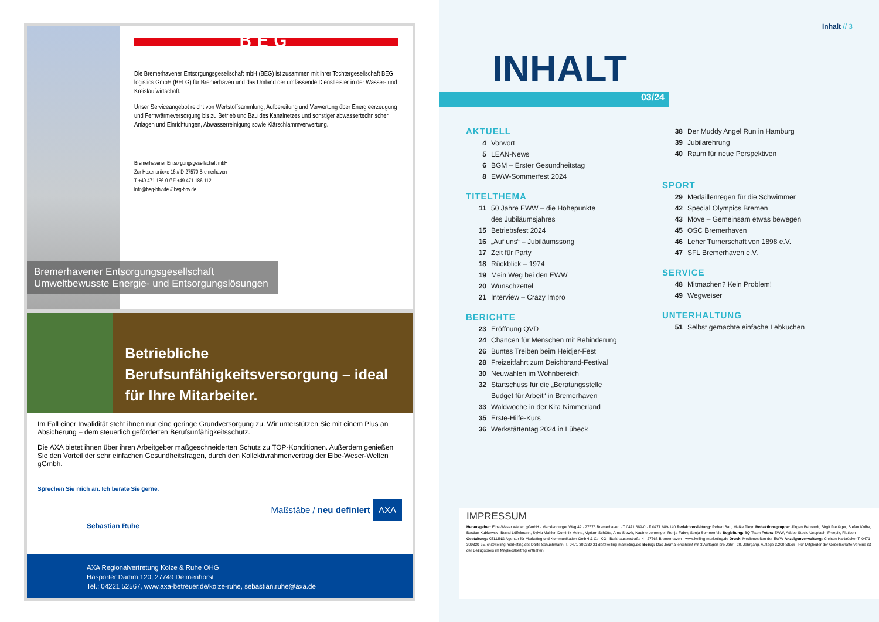Bremerhavener Entsorgungsgesellschaft
Umweltbewusste Energie- und Entsorgungslösungen
BEG
Die Bremerhavener Entsorgungsgesellschaft mbH (BEG) ist zusammen mit ihrer Tochtergesellschaft BEG logistics GmbH (BELG) für Bremerhaven und das Umland der umfassende Dienstleister in der Wasser- und Kreislaufwirtschaft.
Unser Serviceangebot reicht von Wertstoffsammlung, Aufbereitung und Verwertung über Energieerzeugung und Fernwärmeversorgung bis zu Betrieb und Bau des Kanalnetzes und sonstiger abwassertechnischer Anlagen und Einrichtungen, Abwasserreinigung sowie Klärschlammverwertung.
Bremerhavener Entsorgungsgesellschaft mbH
Zur Hexenbrücke 16 // D-27570 Bremerhaven
T +49 471 186-0 // F +49 471 186-112
info@beg-bhv.de // beg-bhv.de
Betriebliche Berufsunfähigkeitsversorgung – ideal für Ihre Mitarbeiter.
Im Fall einer Invalidität steht ihnen nur eine geringe Grundversorgung zu. Wir unterstützen Sie mit einem Plus an Absicherung – dem steuerlich geförderten Berufsunfähigkeitsschutz.
Die AXA bietet ihnen über ihren Arbeitgeber maßgeschneiderten Schutz zu TOP-Konditionen. Außerdem genießen Sie den Vorteil der sehr einfachen Gesundheitsfragen, durch den Kollektivrahmenvertrag der Elbe-Weser-Welten gGmbh.
Sprechen Sie mich an. Ich berate Sie gerne.
Maßstäbe / neu definiert AXA
Sebastian Ruhe
AXA Regionalvertretung Kolze & Ruhe OHG
Hasporter Damm 120, 27749 Delmenhorst
Tel.: 04221 52567, www.axa-betreuer.de/kolze-ruhe, sebastian.ruhe@axa.de
Inhalt // 3
INHALT
03/24
AKTUELL
4 Vorwort
5 LEAN-News
6 BGM – Erster Gesundheitstag
8 EWW-Sommerfest 2024
TITELTHEMA
11 50 Jahre EWW – die Höhepunkte
des Jubiläumsjahres
15 Betriebsfest 2024
16 „Auf uns“ – Jubiläumssong
17 Zeit für Party
18 Rückblick – 1974
19 Mein Weg bei den EWW
20 Wunschzettel
21 Interview – Crazy Impro
BERICHTE
23 Eröffnung QVD
24 Chancen für Menschen mit Behinderung
26 Buntes Treiben beim Heidjer-Fest
28 Freizeitfahrt zum Deichbrand-Festival
30 Neuwahlen im Wohnbereich
32 Startschuss für die „Beratungsstelle
Budget für Arbeit“ in Bremerhaven
33 Waldwoche in der Kita Nimmerland
35 Erste-Hilfe-Kurs
36 Werkstättentag 2024 in Lübeck
38 Der Muddy Angel Run in Hamburg
39 Jubilarehrung
40 Raum für neue Perspektiven
SPORT
29 Medaillenregen für die Schwimmer
42 Special Olympics Bremen
43 Move – Gemeinsam etwas bewegen
45 OSC Bremerhaven
46 Leher Turnerschaft von 1898 e.V.
47 SFL Bremerhaven e.V.
SERVICE
48 Mitmachen? Kein Problem!
49 Wegweiser
UNTERHALTUNG
51 Selbst gemachte einfache Lebkuchen
IMPRESSUM
Herausgeber: Elbe-Weser Welten gGmbH · Mecklenburger Weg 42 · 27578 Bremerhaven · T 0471 689-0 · F 0471 689-140 Redaktionsleitung: Robert Bau, Maike Pleyn Redaktionsgruppe: Jürgen Behrendt, Birgit Freitäger, Stefan Kolbe, Bastian Kubkowski, Bernd Löffelmann, Sylvia Mahler, Dominik Meine, Myriam Schütte, Arno Slowik, Nadine Lohrengel, Ronja Fabry, Sonja Sommerfeld Begleitung: BQ-Team Fotos: EWW, Adobe Stock, Unsplash, Freepik, Flaticon Gestaltung: KELLING Agentur für Marketing und Kommunikation GmbH & Co. KG · Barkhausenstraße 4 · 27568 Bremerhaven · www.kelling-marketing.de Druck: Medienwelten der EWW Anzeigenverwaltung: Christin Harbrücker T. 0471 309330-25, ch@kelling-marketing.de; Dörte Schuchmann, T. 0471 309330-21 ds@kelling-marketing.de; Bezug: Das Journal erscheint mit 3 Auflagen pro Jahr · 20. Jahrgang, Auflage 3.200 Stück · Für Mitglieder der Gesellschaftervereine ist der Bezugspreis im Mitgliedsbeitrag enthalten.